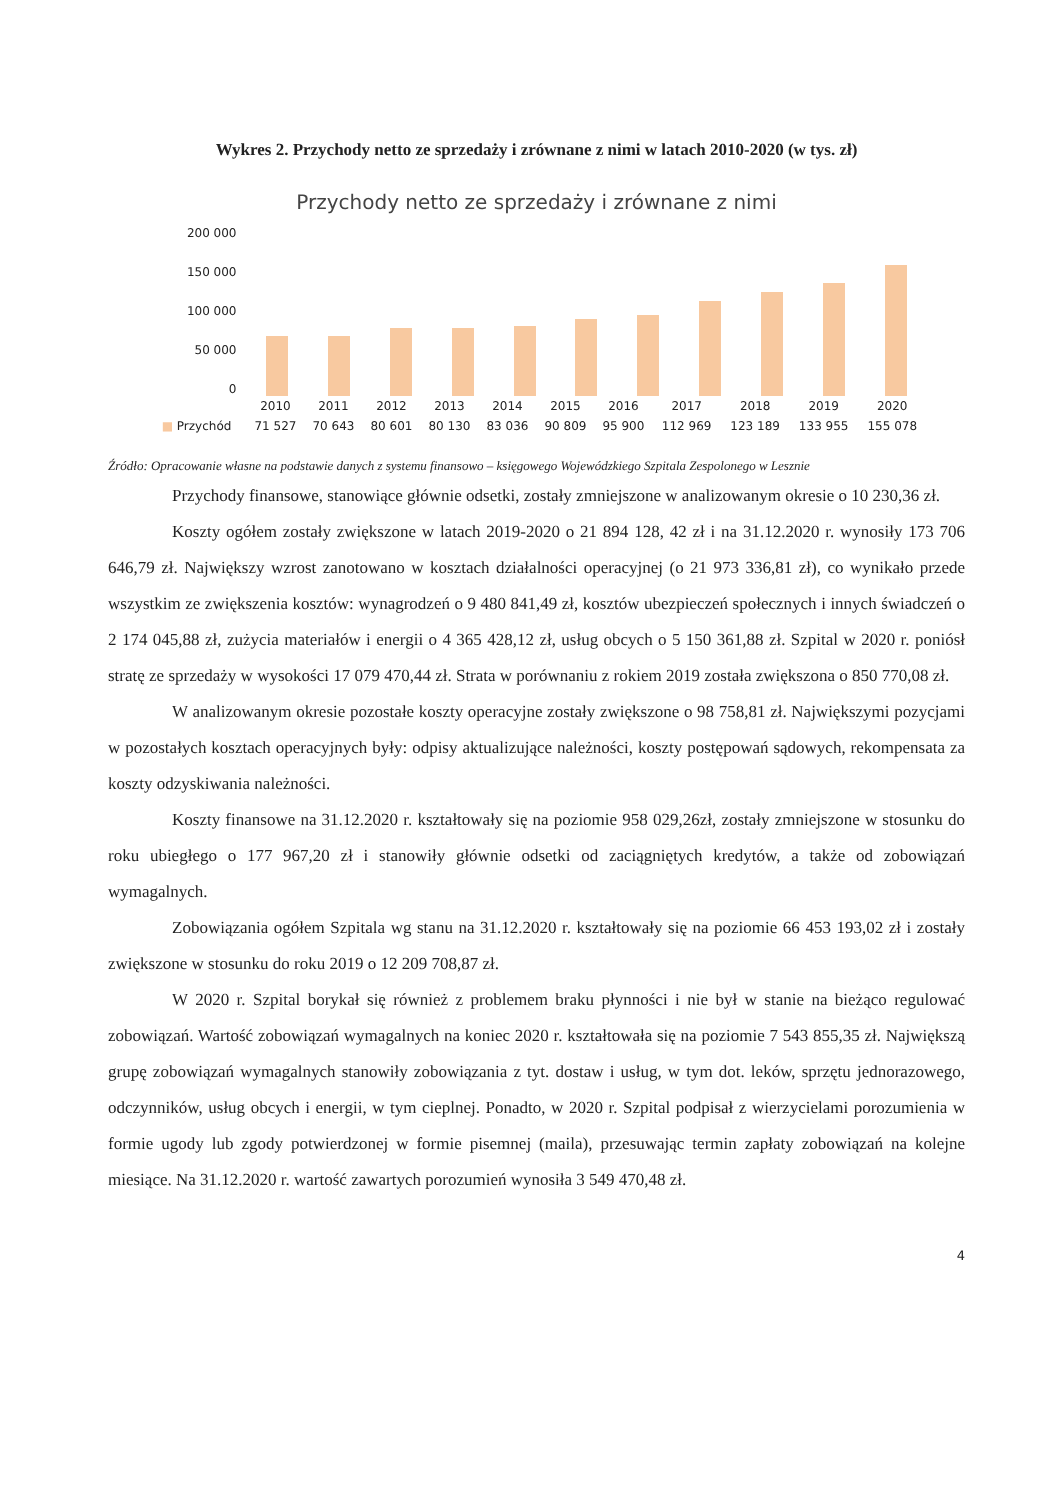Wykres 2. Przychody netto ze sprzedaży i zrównane z nimi w latach 2010-2020 (w tys. zł)
Przychody netto ze sprzedaży i zrównane z nimi
200 000
150 000
100 000
50 000
0
| | 2010 | 2011 | 2012 | 2013 | 2014 | 2015 | 2016 | 2017 | 2018 | 2019 | 2020 |
| --- | --- | --- | --- | --- | --- | --- | --- | --- | --- | --- | --- |
| ■ Przychód | 71 527 | 70 643 | 80 601 | 80 130 | 83 036 | 90 809 | 95 900 | 112 969 | 123 189 | 133 955 | 155 078 |
Źródło: Opracowanie własne na podstawie danych z systemu finansowo – księgowego Wojewódzkiego Szpitala Zespolonego w Lesznie
Przychody finansowe, stanowiące głównie odsetki, zostały zmniejszone w analizowanym okresie o 10 230,36 zł.
Koszty ogółem zostały zwiększone w latach 2019-2020 o 21 894 128, 42 zł i na 31.12.2020 r. wynosiły 173 706 646,79 zł. Największy wzrost zanotowano w kosztach działalności operacyjnej (o 21 973 336,81 zł), co wynikało przede wszystkim ze zwiększenia kosztów: wynagrodzeń o 9 480 841,49 zł, kosztów ubezpieczeń społecznych i innych świadczeń o 2 174 045,88 zł, zużycia materiałów i energii o 4 365 428,12 zł, usług obcych o 5 150 361,88 zł. Szpital w 2020 r. poniósł stratę ze sprzedaży w wysokości 17 079 470,44 zł. Strata w porównaniu z rokiem 2019 została zwiększona o 850 770,08 zł.
W analizowanym okresie pozostałe koszty operacyjne zostały zwiększone o 98 758,81 zł. Największymi pozycjami w pozostałych kosztach operacyjnych były: odpisy aktualizujące należności, koszty postępowań sądowych, rekompensata za koszty odzyskiwania należności.
Koszty finansowe na 31.12.2020 r. kształtowały się na poziomie 958 029,26zł, zostały zmniejszone w stosunku do roku ubiegłego o 177 967,20 zł i stanowiły głównie odsetki od zaciągniętych kredytów, a także od zobowiązań wymagalnych.
Zobowiązania ogółem Szpitala wg stanu na 31.12.2020 r. kształtowały się na poziomie 66 453 193,02 zł i zostały zwiększone w stosunku do roku 2019 o 12 209 708,87 zł.
W 2020 r. Szpital borykał się również z problemem braku płynności i nie był w stanie na bieżąco regulować zobowiązań. Wartość zobowiązań wymagalnych na koniec 2020 r. kształtowała się na poziomie 7 543 855,35 zł. Największą grupę zobowiązań wymagalnych stanowiły zobowiązania z tyt. dostaw i usług, w tym dot. leków, sprzętu jednorazowego, odczynników, usług obcych i energii, w tym cieplnej. Ponadto, w 2020 r. Szpital podpisał z wierzycielami porozumienia w formie ugody lub zgody potwierdzonej w formie pisemnej (maila), przesuwając termin zapłaty zobowiązań na kolejne miesiące. Na 31.12.2020 r. wartość zawartych porozumień wynosiła 3 549 470,48 zł.
4